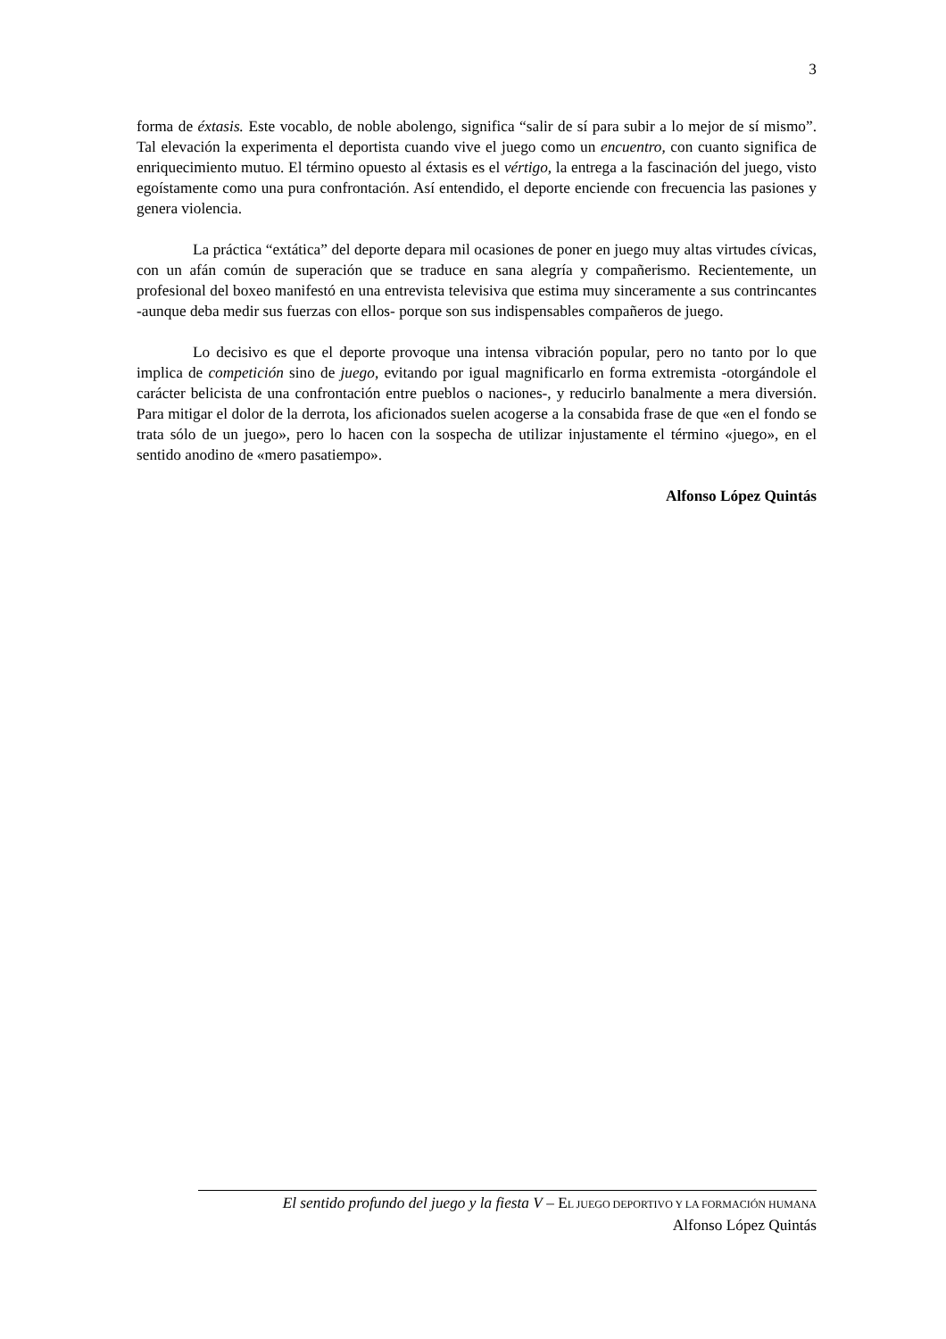3
forma de éxtasis. Este vocablo, de noble abolengo, significa “salir de sí para subir a lo mejor de sí mismo”. Tal elevación la experimenta el deportista cuando vive el juego como un encuentro, con cuanto significa de enriquecimiento mutuo. El término opuesto al éxtasis es el vértigo, la entrega a la fascinación del juego, visto egoístamente como una pura confrontación. Así entendido, el deporte enciende con frecuencia las pasiones y genera violencia.
La práctica “extática” del deporte depara mil ocasiones de poner en juego muy altas virtudes cívicas, con un afán común de superación que se traduce en sana alegría y compañerismo. Recientemente, un profesional del boxeo manifestó en una entrevista televisiva que estima muy sinceramente a sus contrincantes -aunque deba medir sus fuerzas con ellos- porque son sus indispensables compañeros de juego.
Lo decisivo es que el deporte provoque una intensa vibración popular, pero no tanto por lo que implica de competición sino de juego, evitando por igual magnificarlo en forma extremista -otorgándole el carácter belicista de una confrontación entre pueblos o naciones-, y reducirlo banalmente a mera diversión. Para mitigar el dolor de la derrota, los aficionados suelen acogerse a la consabida frase de que «en el fondo se trata sólo de un juego», pero lo hacen con la sospecha de utilizar injustamente el término «juego», en el sentido anodino de «mero pasatiempo».
Alfonso López Quintás
El sentido profundo del juego y la fiesta V – EL JUEGO DEPORTIVO Y LA FORMACIÓN HUMANA
Alfonso López Quintás